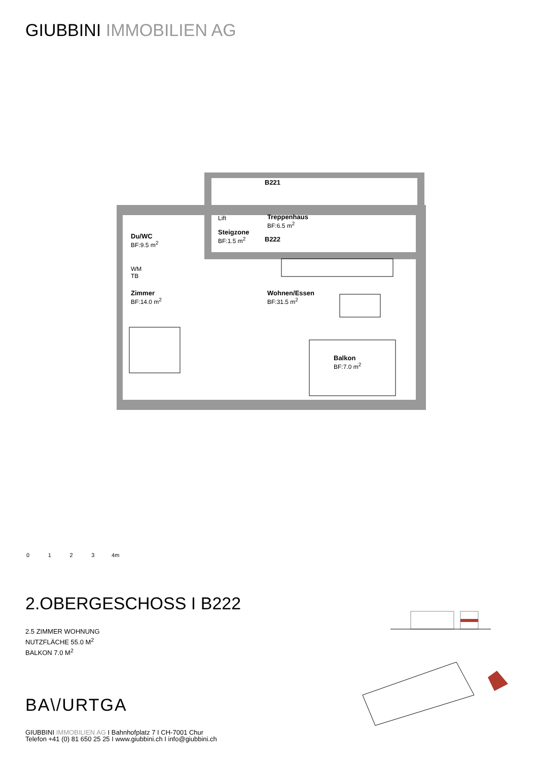GIUBBINI IMMOBILIEN AG
Du/WC
BF:9.5 m<sup>2</sup>
Lift
B221
Treppenhaus
BF:6.5 m<sup>2</sup>
Steigzone
BF:1.5 m<sup>2</sup>
B222
WM
TB
Zimmer
BF:14.0 m<sup>2</sup>
Wohnen/Essen
BF:31.5 m<sup>2</sup>
Balkon
BF:7.0 m<sup>2</sup>
0 1 2 3 4m
2.OBERGESCHOSS I B222
2.5 ZIMMER WOHNUNG
NUTZFLÄCHE 55.0 M<sup>2</sup>
BALKON 7.0 M<sup>2</sup>
BA\/URTGA
GIUBBINI IMMOBILIEN AG I Bahnhofplatz 7 I CH-7001 Chur
Telefon +41 (0) 81 650 25 25 I www.giubbini.ch I info@giubbini.ch